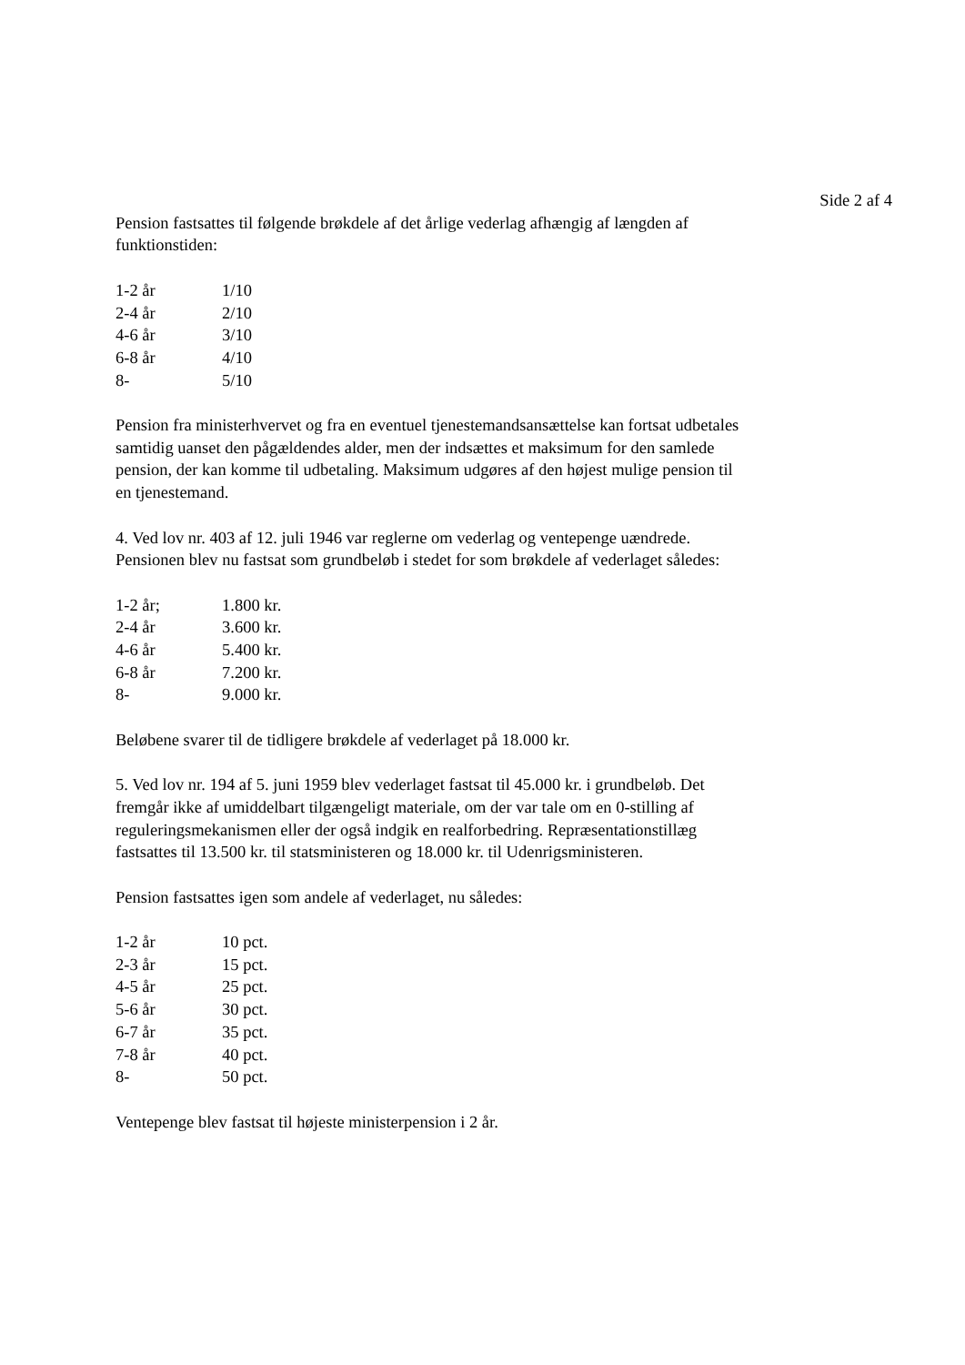Side 2 af 4
Pension fastsattes til følgende brøkdele af det årlige vederlag afhængig af længden af funktionstiden:
| 1-2 år | 1/10 |
| 2-4 år | 2/10 |
| 4-6 år | 3/10 |
| 6-8 år | 4/10 |
| 8- | 5/10 |
Pension fra ministerhvervet og fra en eventuel tjenestemandsansættelse kan fortsat udbetales samtidig uanset den pågældendes alder, men der indsættes et maksimum for den samlede pension, der kan komme til udbetaling. Maksimum udgøres af den højest mulige pension til en tjenestemand.
4. Ved lov nr. 403 af 12. juli 1946 var reglerne om vederlag og ventepenge uændrede. Pensionen blev nu fastsat som grundbeløb i stedet for som brøkdele af vederlaget således:
| 1-2 år; | 1.800 kr. |
| 2-4 år | 3.600 kr. |
| 4-6 år | 5.400 kr. |
| 6-8 år | 7.200 kr. |
| 8- | 9.000 kr. |
Beløbene svarer til de tidligere brøkdele af vederlaget på 18.000 kr.
5. Ved lov nr. 194 af 5. juni 1959 blev vederlaget fastsat til 45.000 kr. i grundbeløb. Det fremgår ikke af umiddelbart tilgængeligt materiale, om der var tale om en 0-stilling af reguleringsmekanismen eller der også indgik en realforbedring. Repræsentationstillæg fastsattes til 13.500 kr. til statsministeren og 18.000 kr. til Udenrigsministeren.
Pension fastsattes igen som andele af vederlaget, nu således:
| 1-2 år | 10 pct. |
| 2-3 år | 15 pct. |
| 4-5 år | 25 pct. |
| 5-6 år | 30 pct. |
| 6-7 år | 35 pct. |
| 7-8 år | 40 pct. |
| 8- | 50 pct. |
Ventepenge blev fastsat til højeste ministerpension i 2 år.